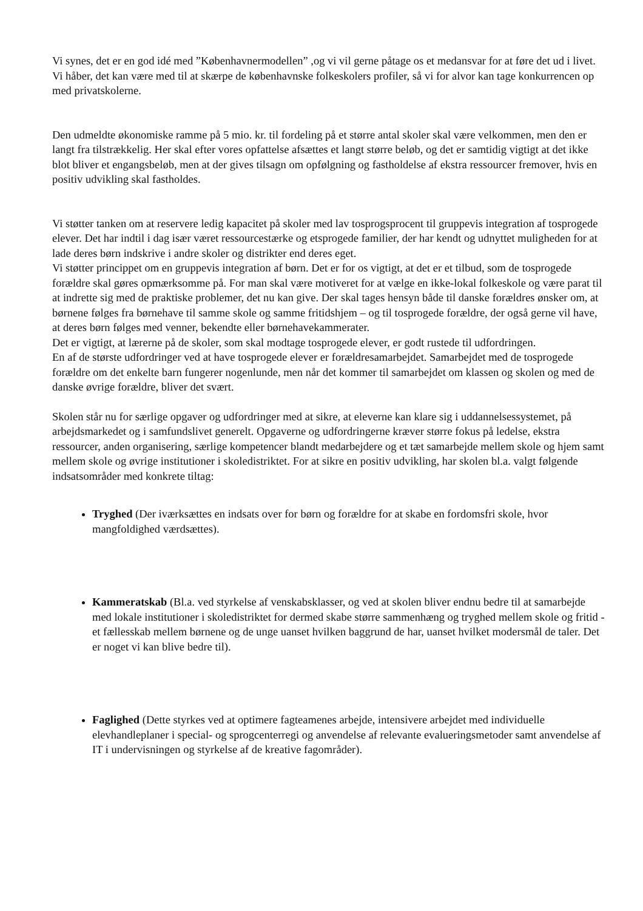Vi synes, det er en god idé med ”Københavnermodellen” ,og vi vil gerne påtage os et medansvar for at føre det ud i livet. Vi håber, det kan være med til at skærpe de københavnske folkeskolers profiler, så vi for alvor kan tage konkurrencen op med privatskolerne.
Den udmeldte økonomiske ramme på 5 mio. kr. til fordeling på et større antal skoler skal være velkommen, men den er langt fra tilstrækkelig. Her skal efter vores opfattelse afsættes et langt større beløb, og det er samtidig vigtigt at det ikke blot bliver et engangsbeløb, men at der gives tilsagn om opfølgning og fastholdelse af ekstra ressourcer fremover, hvis en positiv udvikling skal fastholdes.
Vi støtter tanken om at reservere ledig kapacitet på skoler med lav tosprogsprocent til gruppevis integration af tosprogede elever. Det har indtil i dag især været ressourcestærke og etsprogede familier, der har kendt og udnyttet muligheden for at lade deres børn indskrive i andre skoler og distrikter end deres eget.
Vi støtter princippet om en gruppevis integration af børn. Det er for os vigtigt, at det er et tilbud, som de tosprogede forældre skal gøres opmærksomme på. For man skal være motiveret for at vælge en ikke-lokal folkeskole og være parat til at indrette sig med de praktiske problemer, det nu kan give. Der skal tages hensyn både til danske forældres ønsker om, at børnene følges fra børnehave til samme skole og samme fritidshjem – og til tosprogede forældre, der også gerne vil have, at deres børn følges med venner, bekendte eller børnehavekammerater.
Det er vigtigt, at lærerne på de skoler, som skal modtage tosprogede elever, er godt rustede til udfordringen.
En af de største udfordringer ved at have tosprogede elever er forældresamarbejdet. Samarbejdet med de tosprogede forældre om det enkelte barn fungerer nogenlunde, men når det kommer til samarbejdet om klassen og skolen og med de danske øvrige forældre, bliver det svært.
Skolen står nu for særlige opgaver og udfordringer med at sikre, at eleverne kan klare sig i uddannelsessystemet, på arbejdsmarkedet og i samfundslivet generelt. Opgaverne og udfordringerne kræver større fokus på ledelse, ekstra ressourcer, anden organisering, særlige kompetencer blandt medarbejdere og et tæt samarbejde mellem skole og hjem samt mellem skole og øvrige institutioner i skoledistriktet. For at sikre en positiv udvikling, har skolen bl.a. valgt følgende indsatsområder med konkrete tiltag:
Tryghed (Der iværksættes en indsats over for børn og forældre for at skabe en fordomsfri skole, hvor mangfoldighed værdsættes).
Kammeratskab (Bl.a. ved styrkelse af venskabsklasser, og ved at skolen bliver endnu bedre til at samarbejde med lokale institutioner i skoledistriktet for dermed skabe større sammenhæng og tryghed mellem skole og fritid - et fællesskab mellem børnene og de unge uanset hvilken baggrund de har, uanset hvilket modersmål de taler. Det er noget vi kan blive bedre til).
Faglighed (Dette styrkes ved at optimere fagteamenes arbejde, intensivere arbejdet med individuelle elevhandleplaner i special- og sprogcenterregi og anvendelse af relevante evalueringsmetoder samt anvendelse af IT i undervisningen og styrkelse af de kreative fagområder).